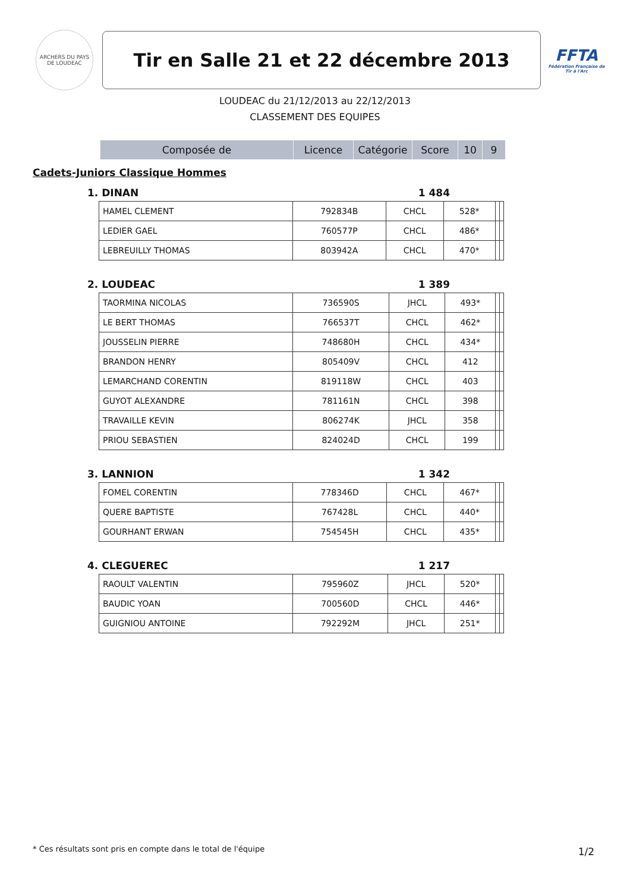ARCHERS DU PAYS DE LOUDEAC
Tir en Salle 21 et 22 décembre 2013
FFTA
Fédération Française de Tir à l'Arc
LOUDEAC du 21/12/2013 au 22/12/2013
CLASSEMENT DES EQUIPES
| Composée de | Licence | Catégorie | Score | 10 | 9 |
| --- | --- | --- | --- | --- | --- |
Cadets-Juniors Classique Hommes
1. DINAN 1 484
| HAMEL CLEMENT | 792834B | CHCL | 528* | | |
| LEDIER GAEL | 760577P | CHCL | 486* | | |
| LEBREUILLY THOMAS | 803942A | CHCL | 470* | | |
2. LOUDEAC 1 389
| TAORMINA NICOLAS | 736590S | JHCL | 493* | | |
| LE BERT THOMAS | 766537T | CHCL | 462* | | |
| JOUSSELIN PIERRE | 748680H | CHCL | 434* | | |
| BRANDON HENRY | 805409V | CHCL | 412 | | |
| LEMARCHAND CORENTIN | 819118W | CHCL | 403 | | |
| GUYOT ALEXANDRE | 781161N | CHCL | 398 | | |
| TRAVAILLE KEVIN | 806274K | JHCL | 358 | | |
| PRIOU SEBASTIEN | 824024D | CHCL | 199 | | |
3. LANNION 1 342
| FOMEL CORENTIN | 778346D | CHCL | 467* | | |
| QUERE BAPTISTE | 767428L | CHCL | 440* | | |
| GOURHANT ERWAN | 754545H | CHCL | 435* | | |
4. CLEGUEREC 1 217
| RAOULT VALENTIN | 795960Z | JHCL | 520* | | |
| BAUDIC YOAN | 700560D | CHCL | 446* | | |
| GUIGNIOU ANTOINE | 792292M | JHCL | 251* | | |
* Ces résultats sont pris en compte dans le total de l'équipe
1/2